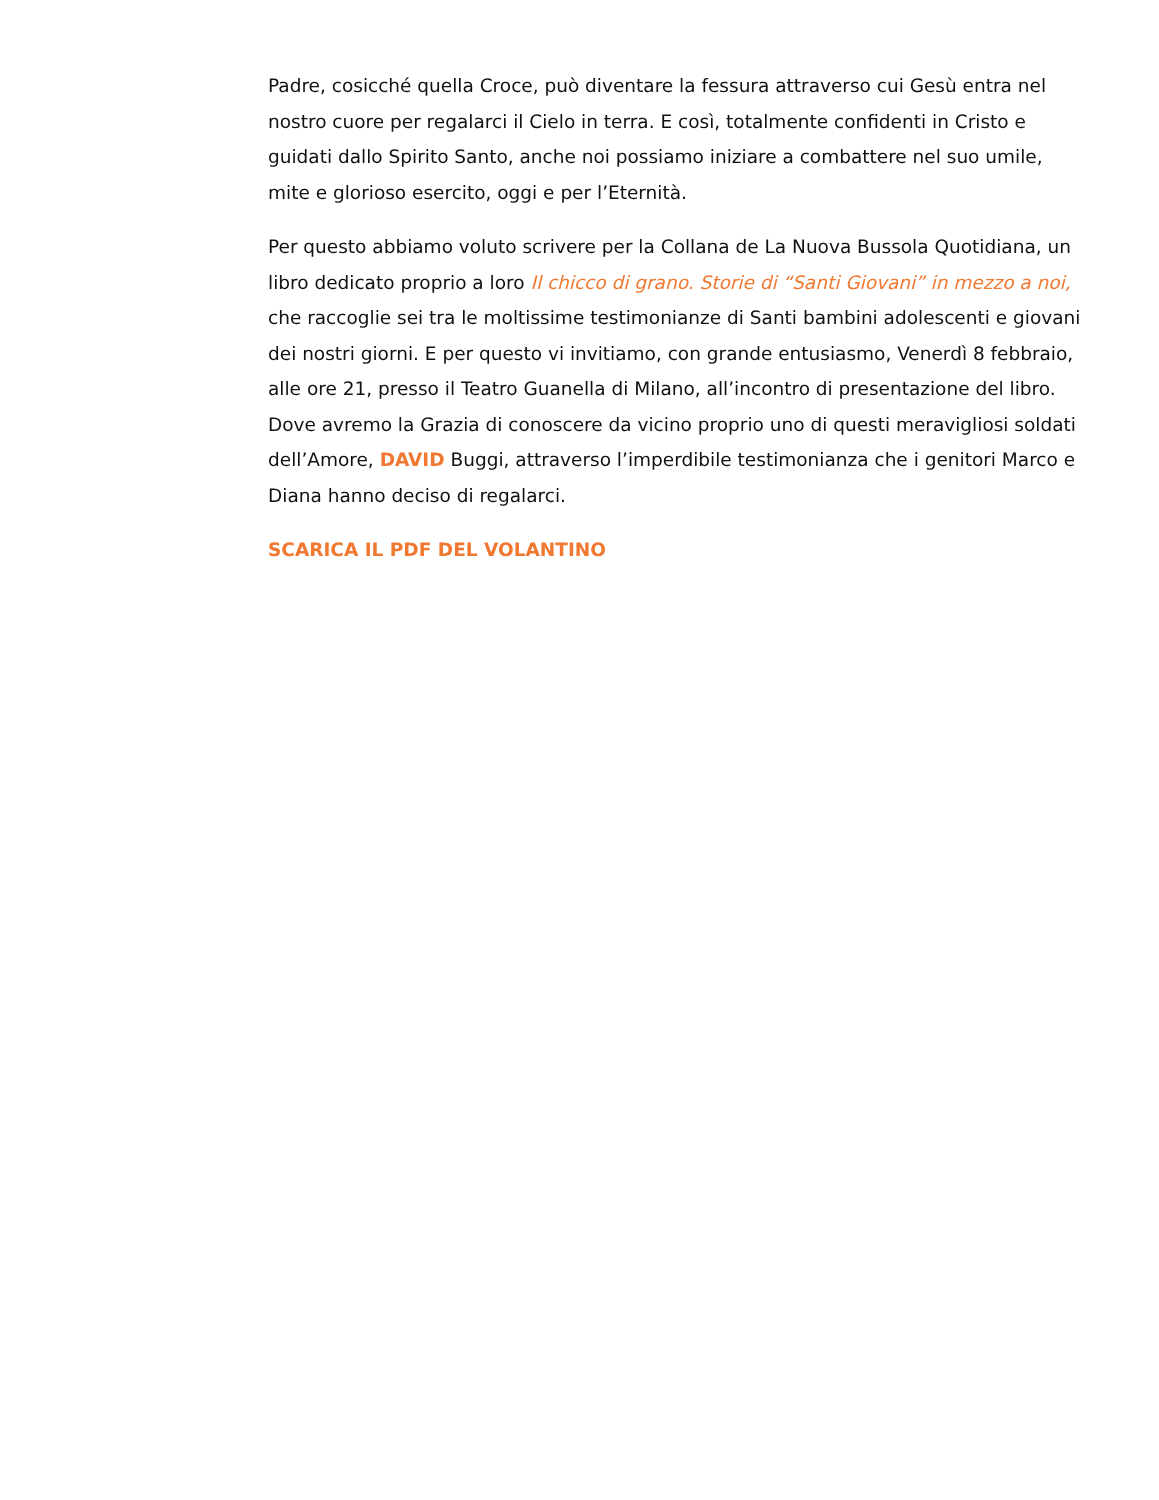Padre, cosicché quella Croce, può diventare la fessura attraverso cui Gesù entra nel nostro cuore per regalarci il Cielo in terra. E così, totalmente confidenti in Cristo e guidati dallo Spirito Santo, anche noi possiamo iniziare a combattere nel suo umile, mite e glorioso esercito, oggi e per l’Eternità.
Per questo abbiamo voluto scrivere per la Collana de La Nuova Bussola Quotidiana, un libro dedicato proprio a loro Il chicco di grano. Storie di “Santi Giovani” in mezzo a noi, che raccoglie sei tra le moltissime testimonianze di Santi bambini adolescenti e giovani dei nostri giorni. E per questo vi invitiamo, con grande entusiasmo, Venerdì 8 febbraio, alle ore 21, presso il Teatro Guanella di Milano, all’incontro di presentazione del libro. Dove avremo la Grazia di conoscere da vicino proprio uno di questi meravigliosi soldati dell’Amore, DAVID Buggi, attraverso l’imperdibile testimonianza che i genitori Marco e Diana hanno deciso di regalarci.
SCARICA IL PDF DEL VOLANTINO